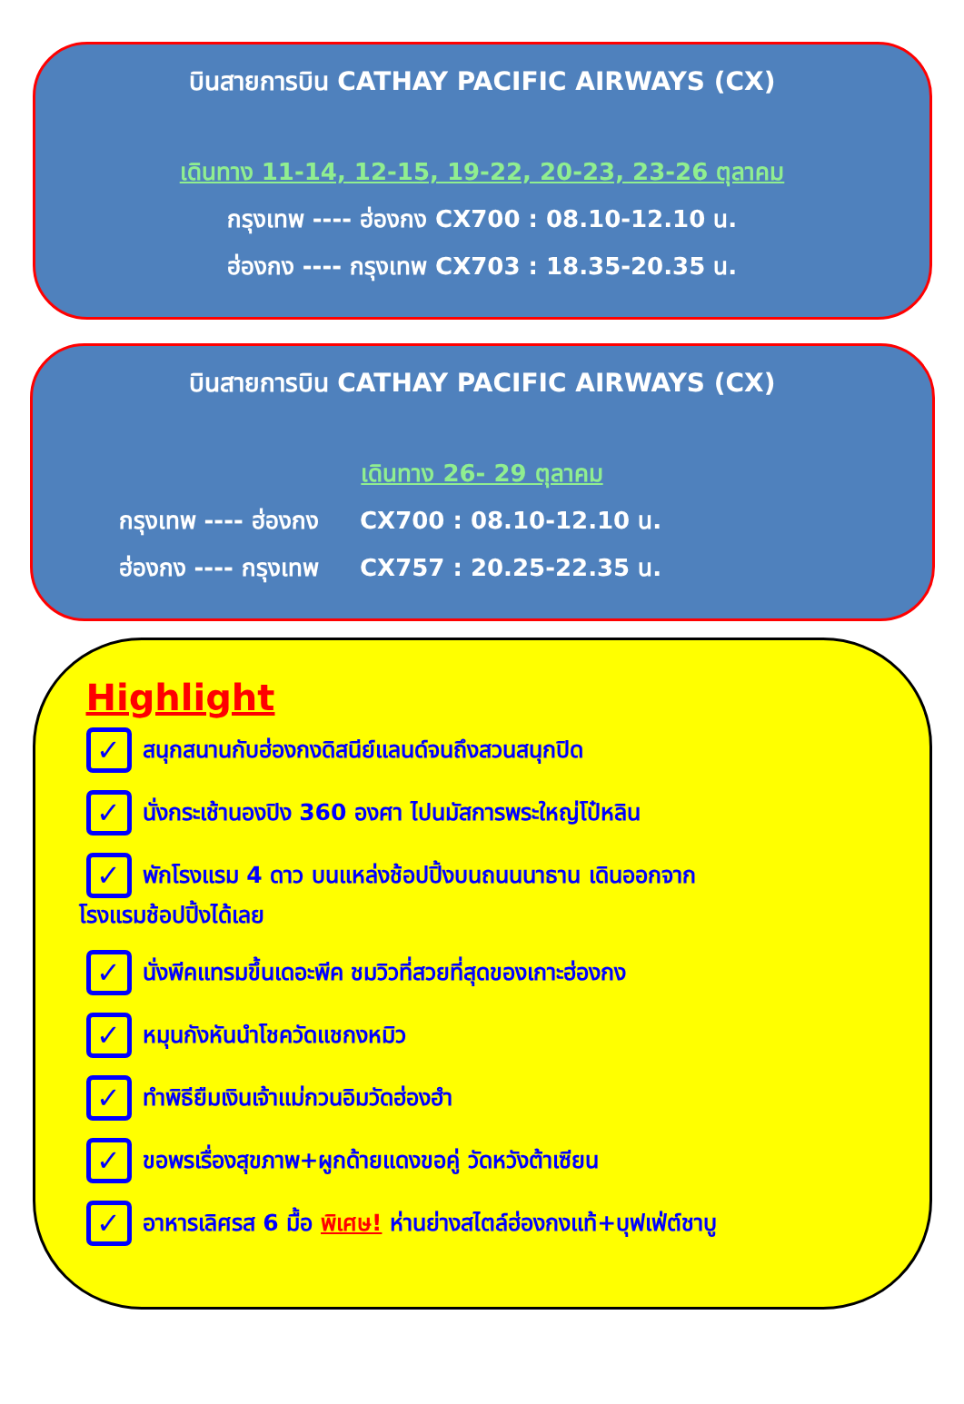บินสายการบิน CATHAY PACIFIC AIRWAYS (CX)
เดินทาง 11-14, 12-15, 19-22, 20-23, 23-26 ตุลาคม
กรุงเทพ ---- ฮ่องกง CX700 : 08.10-12.10 น.
ฮ่องกง ---- กรุงเทพ CX703 : 18.35-20.35 น.
บินสายการบิน CATHAY PACIFIC AIRWAYS (CX)
เดินทาง 26- 29 ตุลาคม
กรุงเทพ ---- ฮ่องกง CX700 : 08.10-12.10 น.
ฮ่องกง ---- กรุงเทพ CX757 : 20.25-22.35 น.
Highlight
✓ สนุกสนานกับฮ่องกงดิสนีย์แลนด์จนถึงสวนสนุกปิด
✓ นั่งกระเช้านองปิง 360 องศา ไปนมัสการพระใหญ่โป๋หลิน
✓ พักโรงแรม 4 ดาว บนแหล่งช้อปปิ้งบนถนนนาธาน เดินออกจาก
โรงแรมช้อปปิ้งได้เลย
✓ นั่งพีคแทรมขึ้นเดอะพีค ชมวิวที่สวยที่สุดของเกาะฮ่องกง
✓ หมุนกังหันนำโชควัดแชกงหมิว
✓ ทำพิธียืมเงินเจ้าแม่กวนอิมวัดฮ่องฮำ
✓ ขอพรเรื่องสุขภาพ+ผูกด้ายแดงขอคู่ วัดหวังต้าเซียน
✓ อาหารเลิศรส 6 มื้อ พิเศษ! ห่านย่างสไตล์ฮ่องกงแท้+บุฟเฟ่ต์ชาบู